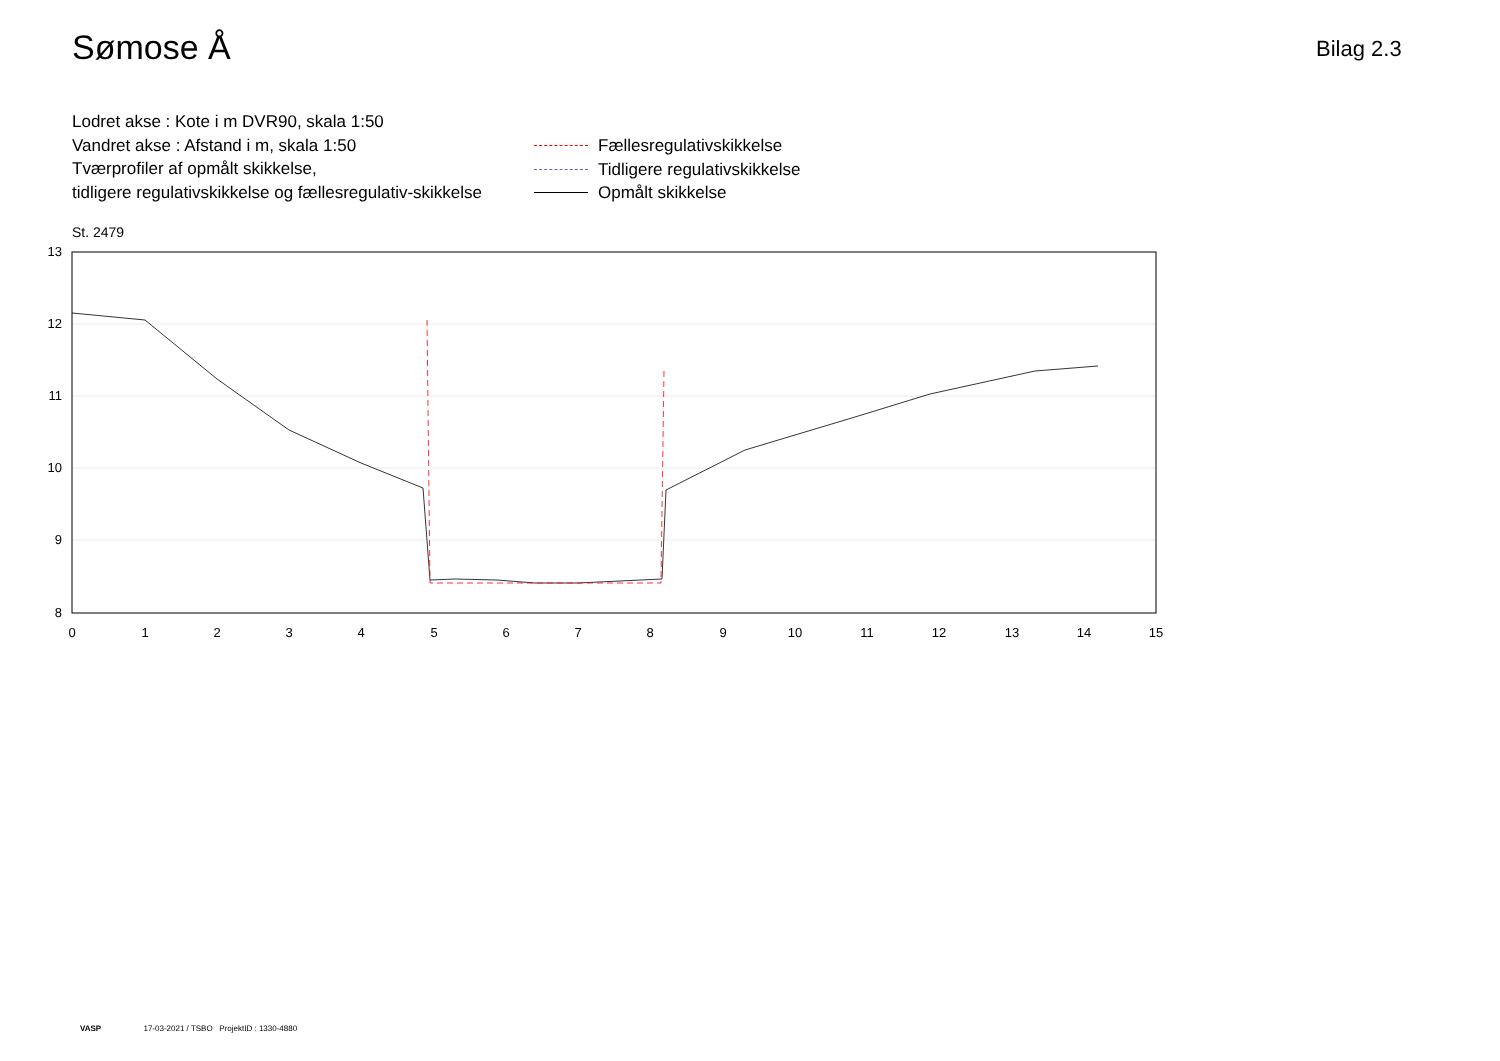Sømose Å Bilag 2.3
Lodret akse : Kote i m DVR90, skala 1:50
Vandret akse : Afstand i m, skala 1:50
Tværprofiler af opmålt skikkelse,
tidligere regulativskikkelse og fællesregulativ-skikkelse
Fællesregulativskikkelse
Tidligere regulativskikkelse
Opmålt skikkelse
St. 2479
13
12
11
10
9
8
0
1
2
3
4
5
6
7
8
9
10
11
12
13
14
15
VASP 17-03-2021 / TSBO ProjektID : 1330-4880